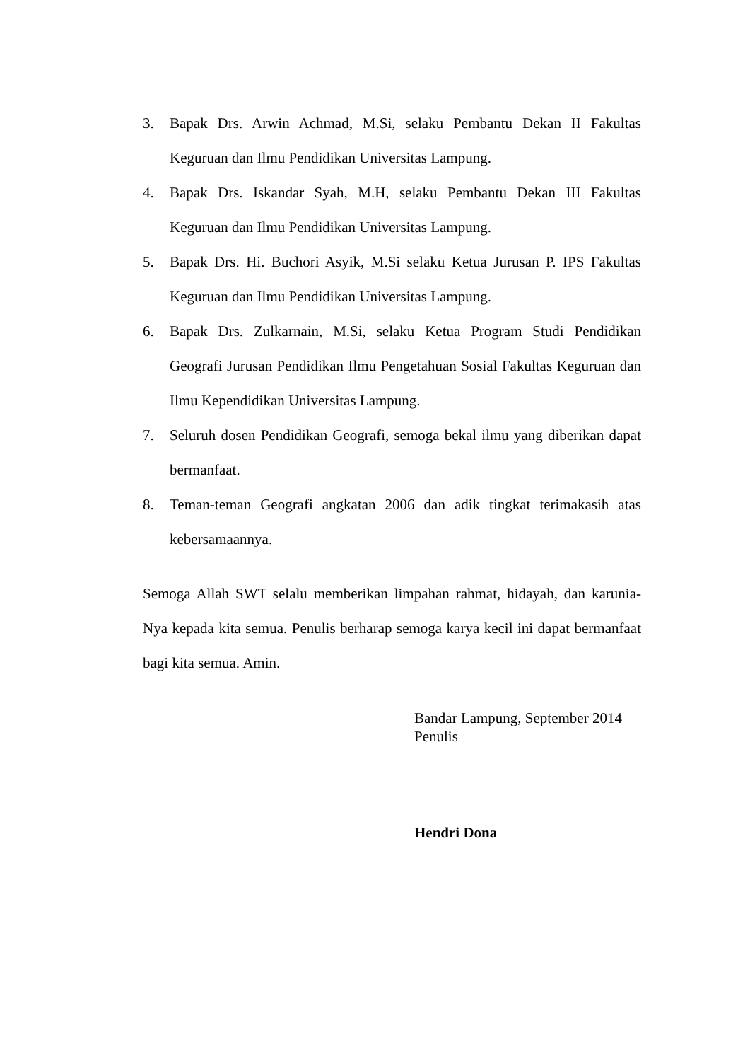3. Bapak Drs. Arwin Achmad, M.Si, selaku Pembantu Dekan II Fakultas Keguruan dan Ilmu Pendidikan Universitas Lampung.
4. Bapak Drs. Iskandar Syah, M.H, selaku Pembantu Dekan III Fakultas Keguruan dan Ilmu Pendidikan Universitas Lampung.
5. Bapak Drs. Hi. Buchori Asyik, M.Si selaku Ketua Jurusan P. IPS Fakultas Keguruan dan Ilmu Pendidikan Universitas Lampung.
6. Bapak Drs. Zulkarnain, M.Si, selaku Ketua Program Studi Pendidikan Geografi Jurusan Pendidikan Ilmu Pengetahuan Sosial Fakultas Keguruan dan Ilmu Kependidikan Universitas Lampung.
7. Seluruh dosen Pendidikan Geografi, semoga bekal ilmu yang diberikan dapat bermanfaat.
8. Teman-teman Geografi angkatan 2006 dan adik tingkat terimakasih atas kebersamaannya.
Semoga Allah SWT selalu memberikan limpahan rahmat, hidayah, dan karunia-Nya kepada kita semua. Penulis berharap semoga karya kecil ini dapat bermanfaat bagi kita semua. Amin.
Bandar Lampung, September 2014
Penulis
Hendri Dona